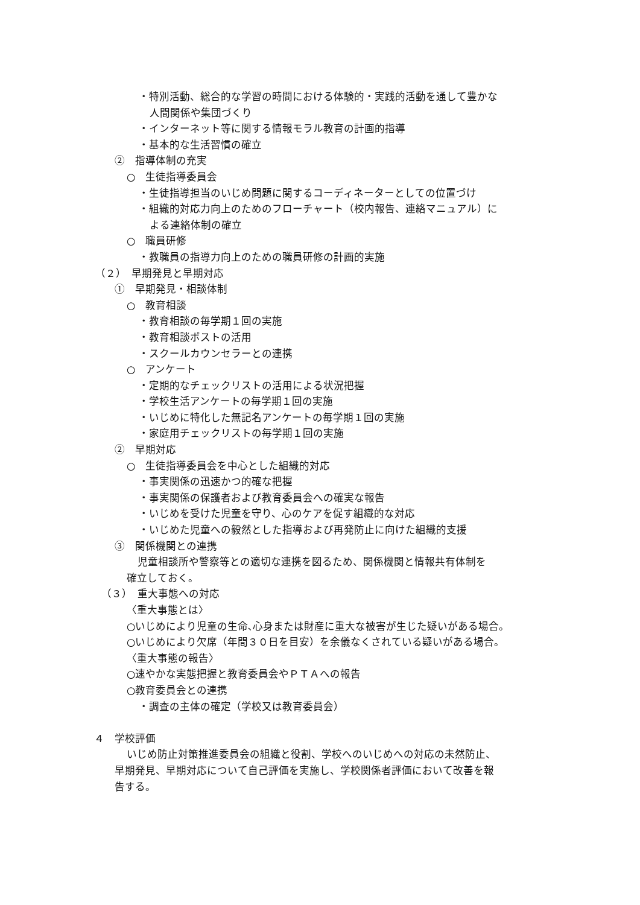・特別活動、総合的な学習の時間における体験的・実践的活動を通して豊かな
人間関係や集団づくり
・インターネット等に関する情報モラル教育の計画的指導
・基本的な生活習慣の確立
②　指導体制の充実
○　生徒指導委員会
・生徒指導担当のいじめ問題に関するコーディネーターとしての位置づけ
・組織的対応力向上のためのフローチャート（校内報告、連絡マニュアル）に
よる連絡体制の確立
○　職員研修
・教職員の指導力向上のための職員研修の計画的実施
（２）　早期発見と早期対応
①　早期発見・相談体制
○　教育相談
・教育相談の毎学期１回の実施
・教育相談ポストの活用
・スクールカウンセラーとの連携
○　アンケート
・定期的なチェックリストの活用による状況把握
・学校生活アンケートの毎学期１回の実施
・いじめに特化した無記名アンケートの毎学期１回の実施
・家庭用チェックリストの毎学期１回の実施
②　早期対応
○　生徒指導委員会を中心とした組織的対応
・事実関係の迅速かつ的確な把握
・事実関係の保護者および教育委員会への確実な報告
・いじめを受けた児童を守り、心のケアを促す組織的な対応
・いじめた児童への毅然とした指導および再発防止に向けた組織的支援
③　関係機関との連携
児童相談所や警察等との適切な連携を図るため、関係機関と情報共有体制を
確立しておく。
（３）　重大事態への対応
〈重大事態とは〉
○いじめにより児童の生命､心身または財産に重大な被害が生じた疑いがある場合。
○いじめにより欠席（年間３０日を目安）を余儀なくされている疑いがある場合。
〈重大事態の報告〉
○速やかな実態把握と教育委員会やＰＴＡへの報告
○教育委員会との連携
・調査の主体の確定（学校又は教育委員会）
４　学校評価
いじめ防止対策推進委員会の組織と役割、学校へのいじめへの対応の未然防止、
早期発見、早期対応について自己評価を実施し、学校関係者評価において改善を報
告する。